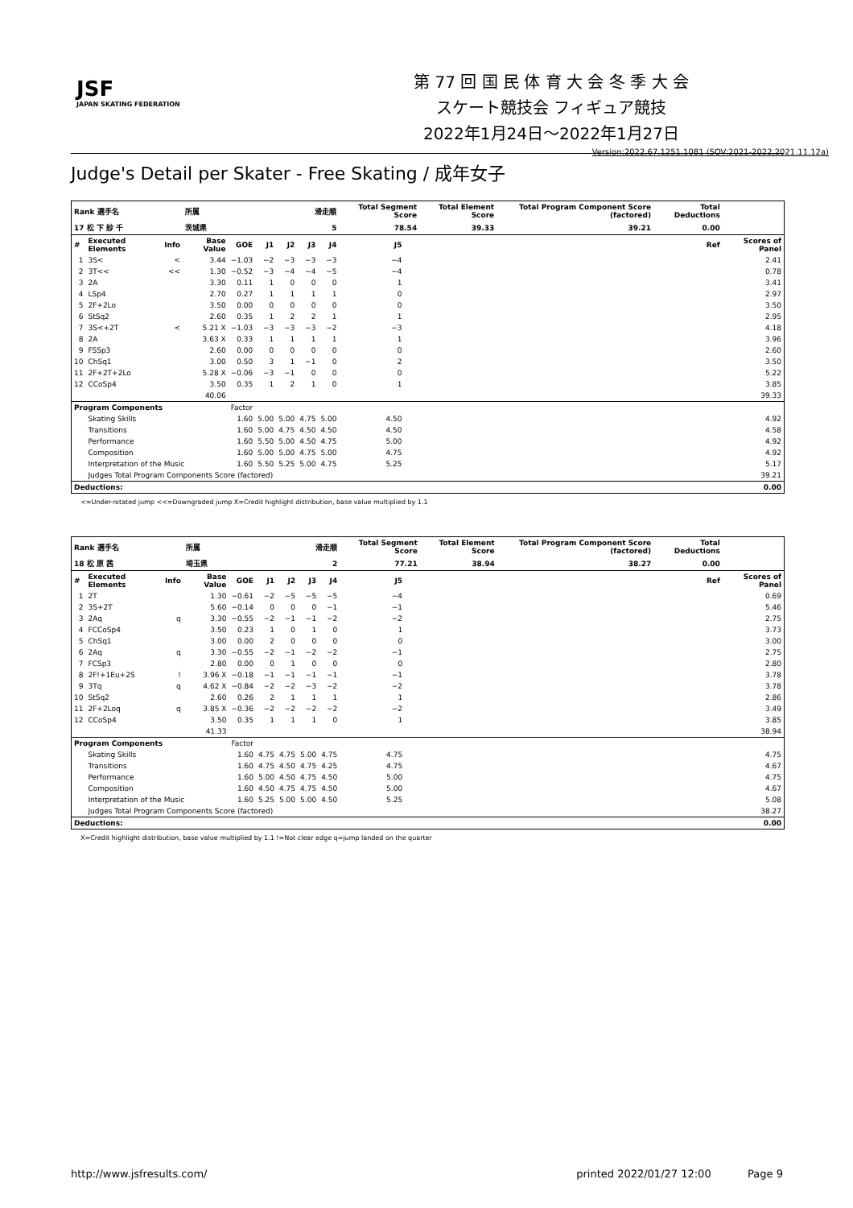JSF
JAPAN SKATING FEDERATION
第 77 回 国 民 体 育 大 会 冬 季 大 会
スケート競技会 フィギュア競技
2022年1月24日～2022年1月27日
Version:2022.67.1251.1081 (SOV:2021-2022,2021.11.12a)
Judge's Detail per Skater - Free Skating / 成年女子
| Rank 選手名 | | | 所属 | | 滑走順 | | | | Total Segment Score | | Total Element Score | Total Program Component Score (factored) | Total Deductions | |
| 17 松 下 紗 千 | | | 茨城県 | | 5 | | | | 78.54 | | 39.33 | 39.21 | 0.00 | |
| # | Executed Elements | Info | Base Value | GOE | J1 | J2 | J3 | J4 | J5 | | | | Ref | Scores of Panel |
| 1 | 3S< | < | 3.44 | −1.03 | −2 | −3 | −3 | −3 | −4 | | | | | 2.41 |
| 2 | 3T<< | << | 1.30 | −0.52 | −3 | −4 | −4 | −5 | −4 | | | | | 0.78 |
| 3 | 2A | | 3.30 | 0.11 | 1 | 0 | 0 | 0 | 1 | | | | | 3.41 |
| 4 | LSp4 | | 2.70 | 0.27 | 1 | 1 | 1 | 1 | 0 | | | | | 2.97 |
| 5 | 2F+2Lo | | 3.50 | 0.00 | 0 | 0 | 0 | 0 | 0 | | | | | 3.50 |
| 6 | StSq2 | | 2.60 | 0.35 | 1 | 2 | 2 | 1 | 1 | | | | | 2.95 |
| 7 | 3S<+2T | < | 5.21 X | −1.03 | −3 | −3 | −3 | −2 | −3 | | | | | 4.18 |
| 8 | 2A | | 3.63 X | 0.33 | 1 | 1 | 1 | 1 | 1 | | | | | 3.96 |
| 9 | FSSp3 | | 2.60 | 0.00 | 0 | 0 | 0 | 0 | 0 | | | | | 2.60 |
| 10 | ChSq1 | | 3.00 | 0.50 | 3 | 1 | −1 | 0 | 2 | | | | | 3.50 |
| 11 | 2F+2T+2Lo | | 5.28 X | −0.06 | −3 | −1 | 0 | 0 | 0 | | | | | 5.22 |
| 12 | CCoSp4 | | 3.50 | 0.35 | 1 | 2 | 1 | 0 | 1 | | | | | 3.85 |
| | | | 40.06 | | | | | | | | | | | 39.33 |
| Program Components | | | | Factor | | | | | | | | | | |
| | Skating Skills | | | 1.60 | 5.00 | 5.00 | 4.75 | 5.00 | 4.50 | | | | | 4.92 |
| | Transitions | | | 1.60 | 5.00 | 4.75 | 4.50 | 4.50 | 4.50 | | | | | 4.58 |
| | Performance | | | 1.60 | 5.50 | 5.00 | 4.50 | 4.75 | 5.00 | | | | | 4.92 |
| | Composition | | | 1.60 | 5.00 | 5.00 | 4.75 | 5.00 | 4.75 | | | | | 4.92 |
| | Interpretation of the Music | | | 1.60 | 5.50 | 5.25 | 5.00 | 4.75 | 5.25 | | | | | 5.17 |
| | Judges Total Program Components Score (factored) | | | | | | | | | | | | | 39.21 |
| Deductions: | | | | | | | | | | | | | | 0.00 |
<=Under-rotated jump <<=Downgraded jump X=Credit highlight distribution, base value multiplied by 1.1
| Rank 選手名 | | | 所属 | | 滑走順 | | | | Total Segment Score | | Total Element Score | Total Program Component Score (factored) | Total Deductions | |
| 18 松 原 茜 | | | 埼玉県 | | 2 | | | | 77.21 | | 38.94 | 38.27 | 0.00 | |
| # | Executed Elements | Info | Base Value | GOE | J1 | J2 | J3 | J4 | J5 | | | | Ref | Scores of Panel |
| 1 | 2T | | 1.30 | −0.61 | −2 | −5 | −5 | −5 | −4 | | | | | 0.69 |
| 2 | 3S+2T | | 5.60 | −0.14 | 0 | 0 | 0 | −1 | −1 | | | | | 5.46 |
| 3 | 2Aq | q | 3.30 | −0.55 | −2 | −1 | −1 | −2 | −2 | | | | | 2.75 |
| 4 | FCCoSp4 | | 3.50 | 0.23 | 1 | 0 | 1 | 0 | 1 | | | | | 3.73 |
| 5 | ChSq1 | | 3.00 | 0.00 | 2 | 0 | 0 | 0 | 0 | | | | | 3.00 |
| 6 | 2Aq | q | 3.30 | −0.55 | −2 | −1 | −2 | −2 | −1 | | | | | 2.75 |
| 7 | FCSp3 | | 2.80 | 0.00 | 0 | 1 | 0 | 0 | 0 | | | | | 2.80 |
| 8 | 2F!+1Eu+2S | ! | 3.96 X | −0.18 | −1 | −1 | −1 | −1 | −1 | | | | | 3.78 |
| 9 | 3Tq | q | 4.62 X | −0.84 | −2 | −2 | −3 | −2 | −2 | | | | | 3.78 |
| 10 | StSq2 | | 2.60 | 0.26 | 2 | 1 | 1 | 1 | 1 | | | | | 2.86 |
| 11 | 2F+2Loq | q | 3.85 X | −0.36 | −2 | −2 | −2 | −2 | −2 | | | | | 3.49 |
| 12 | CCoSp4 | | 3.50 | 0.35 | 1 | 1 | 1 | 0 | 1 | | | | | 3.85 |
| | | | 41.33 | | | | | | | | | | | 38.94 |
| Program Components | | | | Factor | | | | | | | | | | |
| | Skating Skills | | | 1.60 | 4.75 | 4.75 | 5.00 | 4.75 | 4.75 | | | | | 4.75 |
| | Transitions | | | 1.60 | 4.75 | 4.50 | 4.75 | 4.25 | 4.75 | | | | | 4.67 |
| | Performance | | | 1.60 | 5.00 | 4.50 | 4.75 | 4.50 | 5.00 | | | | | 4.75 |
| | Composition | | | 1.60 | 4.50 | 4.75 | 4.75 | 4.50 | 5.00 | | | | | 4.67 |
| | Interpretation of the Music | | | 1.60 | 5.25 | 5.00 | 5.00 | 4.50 | 5.25 | | | | | 5.08 |
| | Judges Total Program Components Score (factored) | | | | | | | | | | | | | 38.27 |
| Deductions: | | | | | | | | | | | | | | 0.00 |
X=Credit highlight distribution, base value multiplied by 1.1 !=Not clear edge q=jump landed on the quarter
http://www.jsfresults.com/ printed 2022/01/27 12:00 Page 9